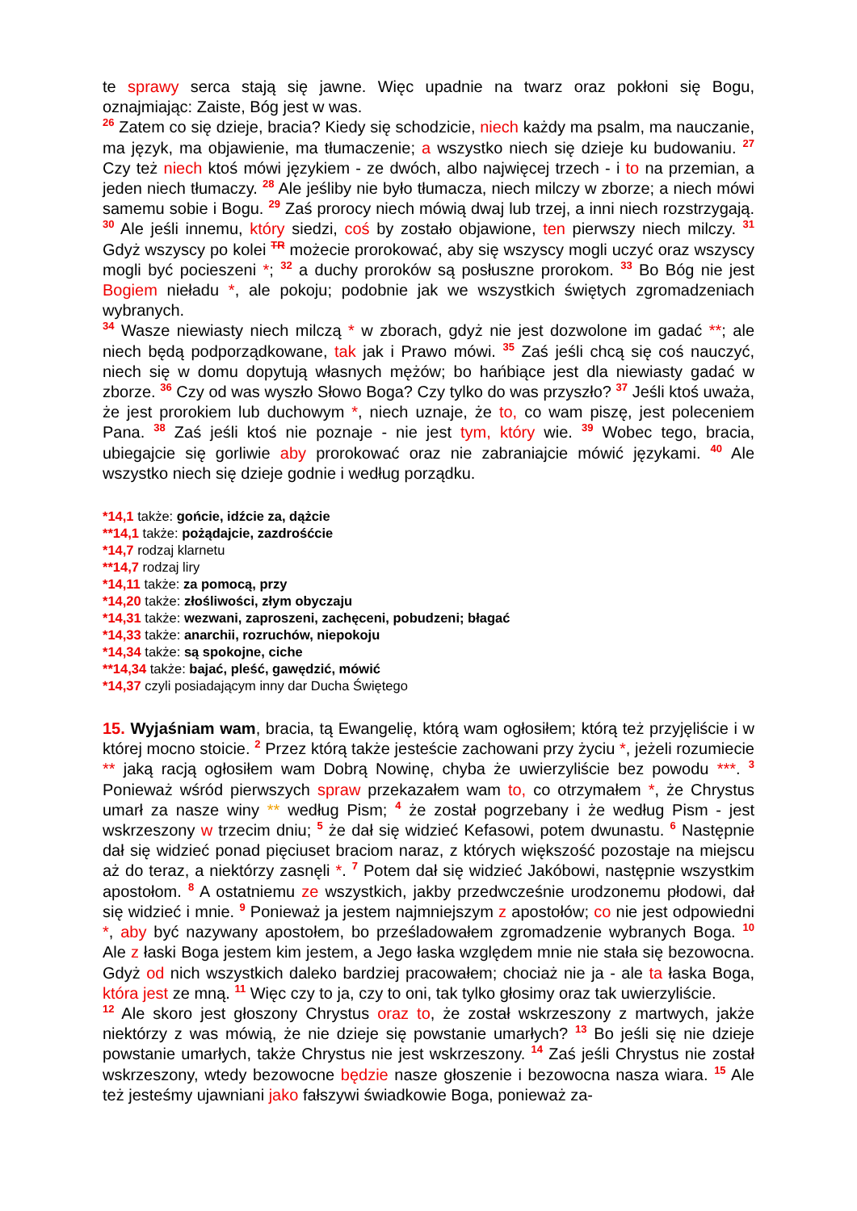te sprawy serca stają się jawne. Więc upadnie na twarz oraz pokłoni się Bogu, oznajmiając: Zaiste, Bóg jest w was.
<sup>26</sup> Zatem co się dzieje, bracia? Kiedy się schodzicie, niech każdy ma psalm, ma nauczanie, ma język, ma objawienie, ma tłumaczenie; a wszystko niech się dzieje ku budowaniu. <sup>27</sup> Czy też niech ktoś mówi językiem - ze dwóch, albo najwięcej trzech - i to na przemian, a jeden niech tłumaczy. <sup>28</sup> Ale jeśliby nie było tłumacza, niech milczy w zborze; a niech mówi samemu sobie i Bogu. <sup>29</sup> Zaś prorocy niech mówią dwaj lub trzej, a inni niech rozstrzygają. <sup>30</sup> Ale jeśli innemu, który siedzi, coś by zostało objawione, ten pierwszy niech milczy. <sup>31</sup> Gdyż wszyscy po kolei <sup>TR</sup> możecie prorokować, aby się wszyscy mogli uczyć oraz wszyscy mogli być pocieszeni *; <sup>32</sup> a duchy proroków są posłuszne prorokom. <sup>33</sup> Bo Bóg nie jest Bogiem nieładu *, ale pokoju; podobnie jak we wszystkich świętych zgromadzeniach wybranych.
<sup>34</sup> Wasze niewiasty niech milczą * w zborach, gdyż nie jest dozwolone im gadać **; ale niech będą podporządkowane, tak jak i Prawo mówi. <sup>35</sup> Zaś jeśli chcą się coś nauczyć, niech się w domu dopytują własnych mężów; bo hańbiące jest dla niewiasty gadać w zborze. <sup>36</sup> Czy od was wyszło Słowo Boga? Czy tylko do was przyszło? <sup>37</sup> Jeśli ktoś uważa, że jest prorokiem lub duchowym *, niech uznaje, że to, co wam piszę, jest poleceniem Pana. <sup>38</sup> Zaś jeśli ktoś nie poznaje - nie jest tym, który wie. <sup>39</sup> Wobec tego, bracia, ubiegajcie się gorliwie aby prorokować oraz nie zabraniajcie mówić językami. <sup>40</sup> Ale wszystko niech się dzieje godnie i według porządku.
*14,1 także: gońcie, idźcie za, dążcie
**14,1 także: pożądajcie, zazdrośćcie
*14,7 rodzaj klarnetu
**14,7 rodzaj liry
*14,11 także: za pomocą, przy
*14,20 także: złośliwości, złym obyczaju
*14,31 także: wezwani, zaproszeni, zachęceni, pobudzeni; błagać
*14,33 także: anarchii, rozruchów, niepokoju
*14,34 także: są spokojne, ciche
**14,34 także: bajać, pleść, gawędzić, mówić
*14,37 czyli posiadającym inny dar Ducha Świętego
15. Wyjaśniam wam, bracia, tą Ewangelię, którą wam ogłosiłem; którą też przyjęliście i w której mocno stoicie. <sup>2</sup> Przez którą także jesteście zachowani przy życiu *, jeżeli rozumiecie ** jaką racją ogłosiłem wam Dobrą Nowinę, chyba że uwierzyliście bez powodu ***. <sup>3</sup> Ponieważ wśród pierwszych spraw przekazałem wam to, co otrzymałem *, że Chrystus umarł za nasze winy ** według Pism; <sup>4</sup> że został pogrzebany i że według Pism - jest wskrzeszony w trzecim dniu; <sup>5</sup> że dał się widzieć Kefasowi, potem dwunastu. <sup>6</sup> Następnie dał się widzieć ponad pięciuset braciom naraz, z których większość pozostaje na miejscu aż do teraz, a niektórzy zasnęli *. <sup>7</sup> Potem dał się widzieć Jakóbowi, następnie wszystkim apostołom. <sup>8</sup> A ostatniemu ze wszystkich, jakby przedwcześnie urodzonemu płodowi, dał się widzieć i mnie. <sup>9</sup> Ponieważ ja jestem najmniejszym z apostołów; co nie jest odpowiedni *, aby być nazywany apostołem, bo prześladowałem zgromadzenie wybranych Boga. <sup>10</sup> Ale z łaski Boga jestem kim jestem, a Jego łaska względem mnie nie stała się bezowocna. Gdyż od nich wszystkich daleko bardziej pracowałem; chociaż nie ja - ale ta łaska Boga, która jest ze mną. <sup>11</sup> Więc czy to ja, czy to oni, tak tylko głosimy oraz tak uwierzyliście.
<sup>12</sup> Ale skoro jest głoszony Chrystus oraz to, że został wskrzeszony z martwych, jakże niektórzy z was mówią, że nie dzieje się powstanie umarłych? <sup>13</sup> Bo jeśli się nie dzieje powstanie umarłych, także Chrystus nie jest wskrzeszony. <sup>14</sup> Zaś jeśli Chrystus nie został wskrzeszony, wtedy bezowocne będzie nasze głoszenie i bezowocna nasza wiara. <sup>15</sup> Ale też jesteśmy ujawniani jako fałszywi świadkowie Boga, ponieważ za-